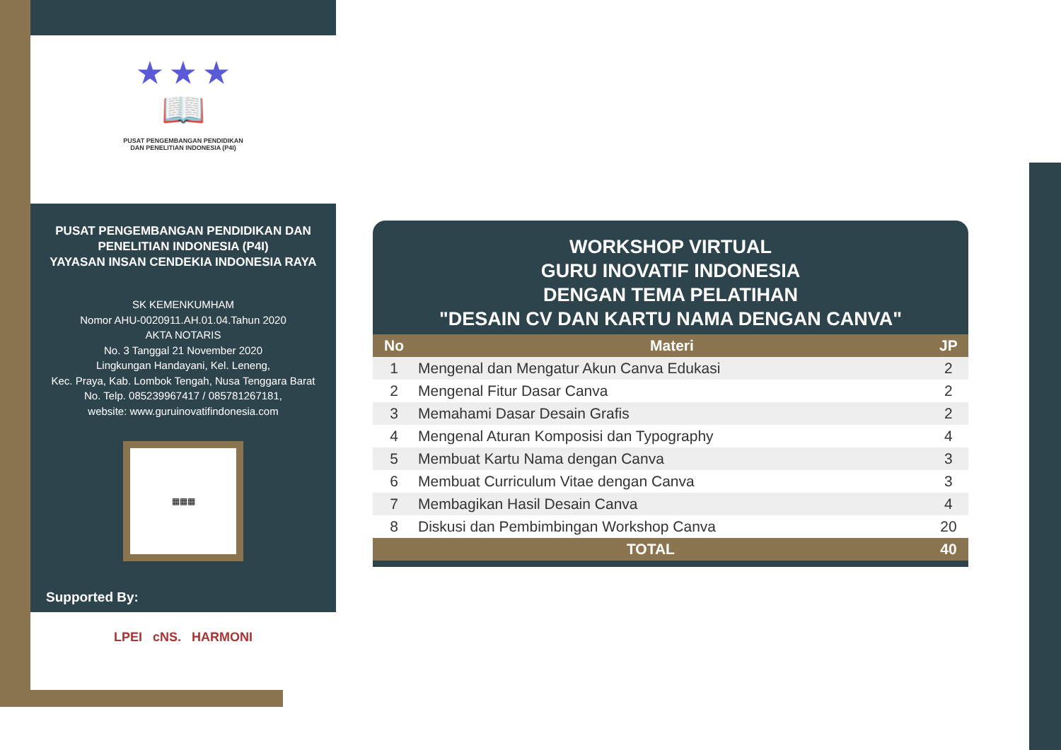★ ★ ★
📖
PUSAT PENGEMBANGAN PENDIDIKAN
DAN PENELITIAN INDONESIA (P4I)
PUSAT PENGEMBANGAN PENDIDIKAN DAN
PENELITIAN INDONESIA (P4I)
YAYASAN INSAN CENDEKIA INDONESIA RAYA
SK KEMENKUMHAM
Nomor AHU-0020911.AH.01.04.Tahun 2020
AKTA NOTARIS
No. 3 Tanggal 21 November 2020
Lingkungan Handayani, Kel. Leneng,
Kec. Praya, Kab. Lombok Tengah, Nusa Tenggara Barat
No. Telp. 085239967417 / 085781267181,
website: www.guruinovatifindonesia.com
▦▦▦
Supported By:
LPEI cNS. HARMONI
WORKSHOP VIRTUAL
GURU INOVATIF INDONESIA
DENGAN TEMA PELATIHAN
"DESAIN CV DAN KARTU NAMA DENGAN CANVA"
| No | Materi | JP |
| --- | --- | --- |
| 1 | Mengenal dan Mengatur Akun Canva Edukasi | 2 |
| 2 | Mengenal Fitur Dasar Canva | 2 |
| 3 | Memahami Dasar Desain Grafis | 2 |
| 4 | Mengenal Aturan Komposisi dan Typography | 4 |
| 5 | Membuat Kartu Nama dengan Canva | 3 |
| 6 | Membuat Curriculum Vitae dengan Canva | 3 |
| 7 | Membagikan Hasil Desain Canva | 4 |
| 8 | Diskusi dan Pembimbingan Workshop Canva | 20 |
| TOTAL | | 40 |